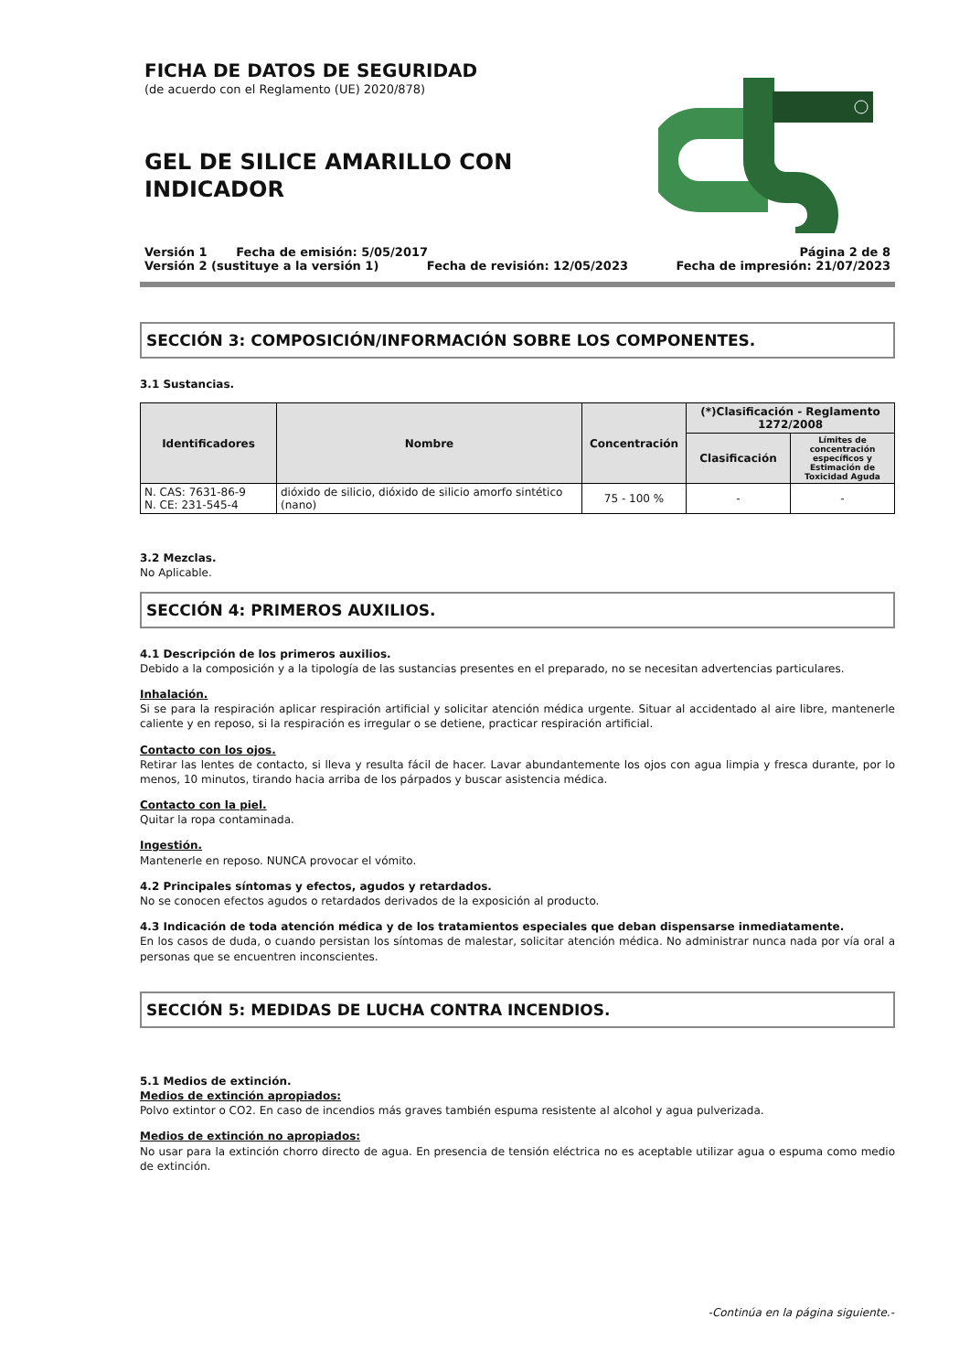FICHA DE DATOS DE SEGURIDAD
(de acuerdo con el Reglamento (UE) 2020/878)
GEL DE SILICE AMARILLO CON
INDICADOR
Versión 1 Fecha de emisión: 5/05/2017 Página 2 de 8
Versión 2 (sustituye a la versión 1) Fecha de revisión: 12/05/2023 Fecha de impresión: 21/07/2023
SECCIÓN 3: COMPOSICIÓN/INFORMACIÓN SOBRE LOS COMPONENTES.
3.1 Sustancias.
| Identificadores | Nombre | Concentración | (*)Clasificación - Reglamento 1272/2008 | |
| --- | --- | --- | --- | --- |
| | | | Clasificación | Límites de concentración específicos y Estimación de Toxicidad Aguda |
| N. CAS: 7631-86-9 N. CE: 231-545-4 | dióxido de silicio, dióxido de silicio amorfo sintético (nano) | 75 - 100 % | - | - |
3.2 Mezclas.
No Aplicable.
SECCIÓN 4: PRIMEROS AUXILIOS.
4.1 Descripción de los primeros auxilios.
Debido a la composición y a la tipología de las sustancias presentes en el preparado, no se necesitan advertencias particulares.
Inhalación.
Si se para la respiración aplicar respiración artificial y solicitar atención médica urgente. Situar al accidentado al aire libre, mantenerle caliente y en reposo, si la respiración es irregular o se detiene, practicar respiración artificial.
Contacto con los ojos.
Retirar las lentes de contacto, si lleva y resulta fácil de hacer. Lavar abundantemente los ojos con agua limpia y fresca durante, por lo menos, 10 minutos, tirando hacia arriba de los párpados y buscar asistencia médica.
Contacto con la piel.
Quitar la ropa contaminada.
Ingestión.
Mantenerle en reposo. NUNCA provocar el vómito.
4.2 Principales síntomas y efectos, agudos y retardados.
No se conocen efectos agudos o retardados derivados de la exposición al producto.
4.3 Indicación de toda atención médica y de los tratamientos especiales que deban dispensarse inmediatamente.
En los casos de duda, o cuando persistan los síntomas de malestar, solicitar atención médica. No administrar nunca nada por vía oral a personas que se encuentren inconscientes.
SECCIÓN 5: MEDIDAS DE LUCHA CONTRA INCENDIOS.
5.1 Medios de extinción.
Medios de extinción apropiados:
Polvo extintor o CO2. En caso de incendios más graves también espuma resistente al alcohol y agua pulverizada.
Medios de extinción no apropiados:
No usar para la extinción chorro directo de agua. En presencia de tensión eléctrica no es aceptable utilizar agua o espuma como medio de extinción.
-Continúa en la página siguiente.-